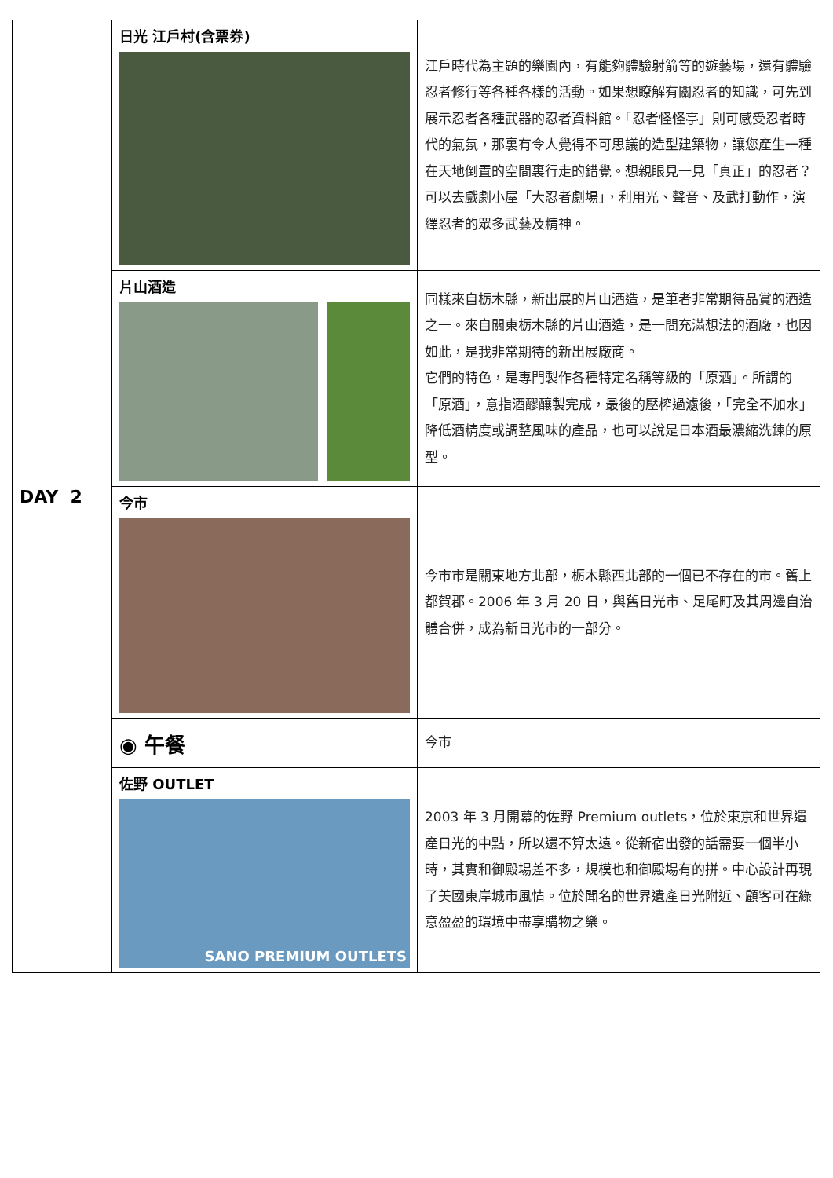| DAY 2 | 日光 江戶村(含票券) | 江戶時代為主題的樂園內，有能夠體驗射箭等的遊藝場，還有體驗忍者修行等各種各樣的活動。如果想瞭解有關忍者的知識，可先到展示忍者各種武器的忍者資料館。「忍者怪怪亭」則可感受忍者時代的氣氛，那裏有令人覺得不可思議的造型建築物，讓您產生一種在天地倒置的空間裏行走的錯覺。想親眼見一見「真正」的忍者？可以去戲劇小屋「大忍者劇場」，利用光、聲音、及武打動作，演繹忍者的眾多武藝及精神。 |
| | 片山酒造 | 同樣來自栃木縣，新出展的片山酒造，是筆者非常期待品賞的酒造之一。來自關東栃木縣的片山酒造，是一間充滿想法的酒廠，也因如此，是我非常期待的新出展廠商。 它們的特色，是專門製作各種特定名稱等級的「原酒」。所謂的「原酒」，意指酒醪釀製完成，最後的壓榨過濾後，「完全不加水」降低酒精度或調整風味的產品，也可以說是日本酒最濃縮洗鍊的原型。 |
| | 今市 | 今市市是關東地方北部，栃木縣西北部的一個已不存在的市。舊上都賀郡。2006 年 3 月 20 日，與舊日光市、足尾町及其周邊自治體合併，成為新日光市的一部分。 |
| | ◉ 午餐 | 今市 |
| | 佐野 OUTLET SANO PREMIUM OUTLETS | 2003 年 3 月開幕的佐野 Premium outlets，位於東京和世界遺產日光的中點，所以還不算太遠。從新宿出發的話需要一個半小時，其實和御殿場差不多，規模也和御殿場有的拼。中心設計再現了美國東岸城市風情。位於聞名的世界遺產日光附近、顧客可在綠意盈盈的環境中盡享購物之樂。 |